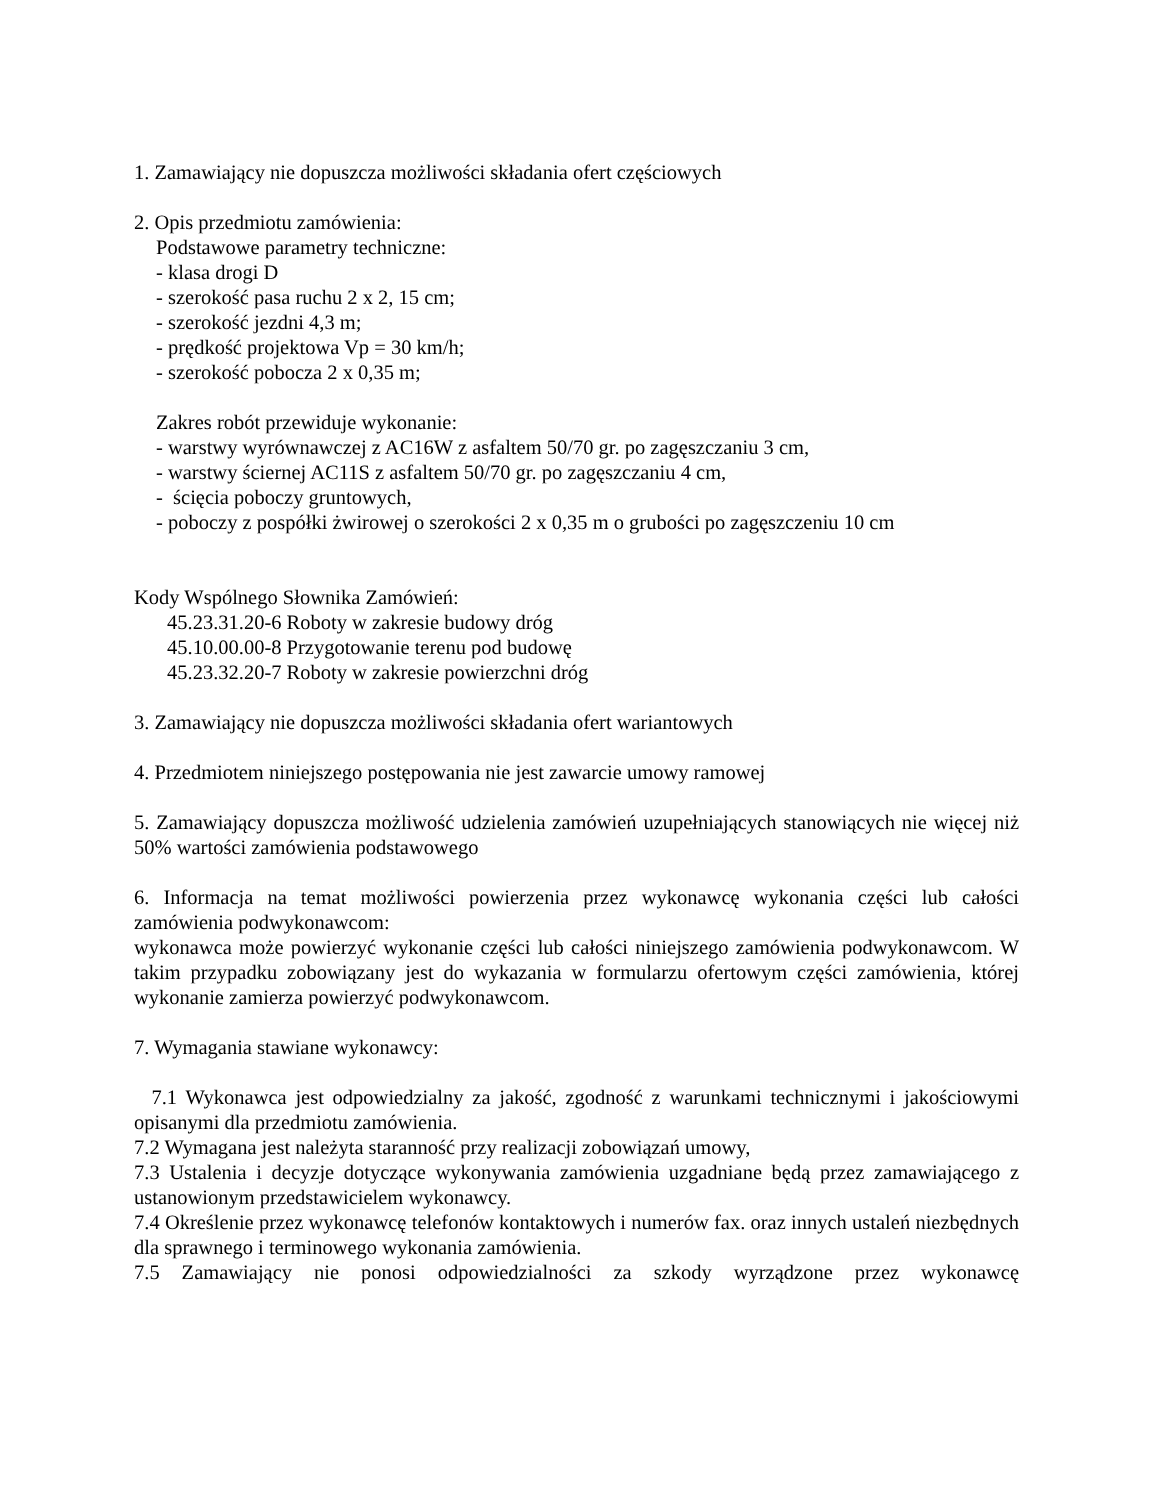1. Zamawiający nie dopuszcza możliwości składania ofert częściowych
2. Opis przedmiotu zamówienia:
Podstawowe parametry techniczne:
- klasa drogi D
- szerokość pasa ruchu 2 x 2, 15 cm;
- szerokość jezdni 4,3 m;
- prędkość projektowa Vp = 30 km/h;
- szerokość pobocza 2 x 0,35 m;
Zakres robót przewiduje wykonanie:
- warstwy wyrównawczej z AC16W z asfaltem 50/70 gr. po zagęszczaniu 3 cm,
- warstwy ściernej AC11S z asfaltem 50/70 gr. po zagęszczaniu 4 cm,
- ścięcia poboczy gruntowych,
- poboczy z pospółki żwirowej o szerokości 2 x 0,35 m o grubości po zagęszczeniu 10 cm
Kody Wspólnego Słownika Zamówień:
45.23.31.20-6 Roboty w zakresie budowy dróg
45.10.00.00-8 Przygotowanie terenu pod budowę
45.23.32.20-7 Roboty w zakresie powierzchni dróg
3. Zamawiający nie dopuszcza możliwości składania ofert wariantowych
4. Przedmiotem niniejszego postępowania nie jest zawarcie umowy ramowej
5. Zamawiający dopuszcza możliwość udzielenia zamówień uzupełniających stanowiących nie więcej niż 50% wartości zamówienia podstawowego
6. Informacja na temat możliwości powierzenia przez wykonawcę wykonania części lub całości zamówienia podwykonawcom:
wykonawca może powierzyć wykonanie części lub całości niniejszego zamówienia podwykonawcom. W takim przypadku zobowiązany jest do wykazania w formularzu ofertowym części zamówienia, której wykonanie zamierza powierzyć podwykonawcom.
7. Wymagania stawiane wykonawcy:
7.1 Wykonawca jest odpowiedzialny za jakość, zgodność z warunkami technicznymi i jakościowymi opisanymi dla przedmiotu zamówienia.
7.2 Wymagana jest należyta staranność przy realizacji zobowiązań umowy,
7.3 Ustalenia i decyzje dotyczące wykonywania zamówienia uzgadniane będą przez zamawiającego z ustanowionym przedstawicielem wykonawcy.
7.4 Określenie przez wykonawcę telefonów kontaktowych i numerów fax. oraz innych ustaleń niezbędnych dla sprawnego i terminowego wykonania zamówienia.
7.5 Zamawiający nie ponosi odpowiedzialności za szkody wyrządzone przez wykonawcę